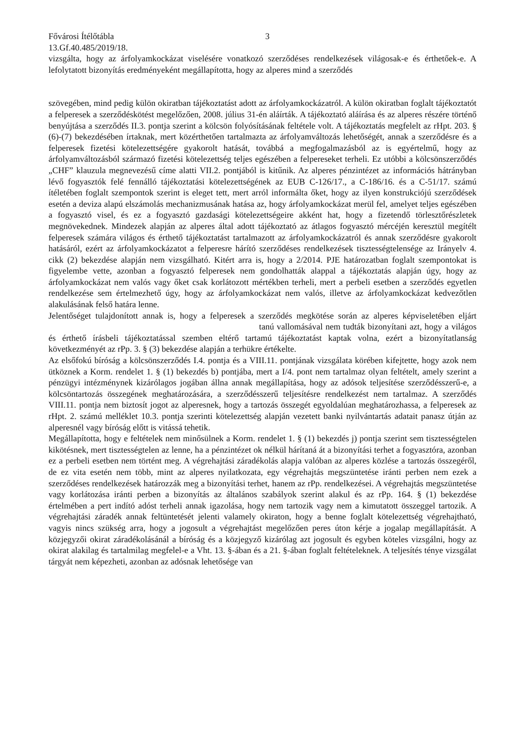Fővárosi Ítélőtábla 3
13.Gf.40.485/2019/18.
vizsgálta, hogy az árfolyamkockázat viselésére vonatkozó szerződéses rendelkezések világosak-e és érthetőek-e. A lefolytatott bizonyítás eredményeként megállapította, hogy az alperes mind a szerződés
szövegében, mind pedig külön okiratban tájékoztatást adott az árfolyamkockázatról. A külön okiratban foglalt tájékoztatót a felperesek a szerződéskötést megelőzően, 2008. július 31-én aláírták. A tájékoztató aláírása és az alperes részére történő benyújtása a szerződés II.3. pontja szerint a kölcsön folyósításának feltétele volt. A tájékoztatás megfelelt az rHpt. 203. § (6)-(7) bekezdésében írtaknak, mert közérthetően tartalmazta az árfolyamváltozás lehetőségét, annak a szerződésre és a felperesek fizetési kötelezettségére gyakorolt hatását, továbbá a megfogalmazásból az is egyértelmű, hogy az árfolyamváltozásból származó fizetési kötelezettség teljes egészében a felpereseket terheli. Ez utóbbi a kölcsönszerződés „CHF” klauzula megnevezésű címe alatti VII.2. pontjából is kitűnik. Az alperes pénzintézet az információs hátrányban lévő fogyasztók felé fennálló tájékoztatási kötelezettségének az EUB C-126/17., a C-186/16. és a C-51/17. számú ítéletében foglalt szempontok szerint is eleget tett, mert arról informálta őket, hogy az ilyen konstrukciójú szerződések esetén a deviza alapú elszámolás mechanizmusának hatása az, hogy árfolyamkockázat merül fel, amelyet teljes egészében a fogyasztó visel, és ez a fogyasztó gazdasági kötelezettségeire akként hat, hogy a fizetendő törlesztőrészletek megnövekednek. Mindezek alapján az alperes által adott tájékoztató az átlagos fogyasztó mércéjén keresztül megítélt felperesek számára világos és érthető tájékoztatást tartalmazott az árfolyamkockázatról és annak szerződésre gyakorolt hatásáról, ezért az árfolyamkockázatot a felperesre hárító szerződéses rendelkezések tisztességtelensége az Irányelv 4. cikk (2) bekezdése alapján nem vizsgálható. Kitért arra is, hogy a 2/2014. PJE határozatban foglalt szempontokat is figyelembe vette, azonban a fogyasztó felperesek nem gondolhatták alappal a tájékoztatás alapján úgy, hogy az árfolyamkockázat nem valós vagy őket csak korlátozott mértékben terheli, mert a perbeli esetben a szerződés egyetlen rendelkezése sem értelmezhető úgy, hogy az árfolyamkockázat nem valós, illetve az árfolyamkockázat kedvezőtlen alakulásának felső határa lenne.
Jelentőséget tulajdonított annak is, hogy a felperesek a szerződés megkötése során az alperes képviseletében eljárt tanú vallomásával nem tudták bizonyítani azt, hogy a világos és érthető írásbeli tájékoztatással szemben eltérő tartamú tájékoztatást kaptak volna, ezért a bizonyítatlanság következményét az rPp. 3. § (3) bekezdése alapján a terhükre értékelte.
Az elsőfokú bíróság a kölcsönszerződés I.4. pontja és a VIII.11. pontjának vizsgálata körében kifejtette, hogy azok nem ütköznek a Korm. rendelet 1. § (1) bekezdés b) pontjába, mert a I/4. pont nem tartalmaz olyan feltételt, amely szerint a pénzügyi intézménynek kizárólagos jogában állna annak megállapítása, hogy az adósok teljesítése szerződésszerű-e, a kölcsöntartozás összegének meghatározására, a szerződésszerű teljesítésre rendelkezést nem tartalmaz. A szerződés VIII.11. pontja nem biztosít jogot az alperesnek, hogy a tartozás összegét egyoldalúan meghatározhassa, a felperesek az rHpt. 2. számú melléklet 10.3. pontja szerinti kötelezettség alapján vezetett banki nyilvántartás adatait panasz útján az alperesnél vagy bíróság előtt is vitássá tehetik.
Megállapította, hogy e feltételek nem minősülnek a Korm. rendelet 1. § (1) bekezdés j) pontja szerint sem tisztességtelen kikötésnek, mert tisztességtelen az lenne, ha a pénzintézet ok nélkül hárítaná át a bizonyítási terhet a fogyasztóra, azonban ez a perbeli esetben nem történt meg. A végrehajtási záradékolás alapja valóban az alperes közlése a tartozás összegéről, de ez vita esetén nem több, mint az alperes nyilatkozata, egy végrehajtás megszüntetése iránti perben nem ezek a szerződéses rendelkezések határozzák meg a bizonyítási terhet, hanem az rPp. rendelkezései. A végrehajtás megszüntetése vagy korlátozása iránti perben a bizonyítás az általános szabályok szerint alakul és az rPp. 164. § (1) bekezdése értelmében a pert indító adóst terheli annak igazolása, hogy nem tartozik vagy nem a kimutatott összeggel tartozik. A végrehajtási záradék annak feltüntetését jelenti valamely okiraton, hogy a benne foglalt kötelezettség végrehajtható, vagyis nincs szükség arra, hogy a jogosult a végrehajtást megelőzően peres úton kérje a jogalap megállapítását. A közjegyzői okirat záradékolásánál a bíróság és a közjegyző kizárólag azt jogosult és egyben köteles vizsgálni, hogy az okirat alakilag és tartalmilag megfelel-e a Vht. 13. §-ában és a 21. §-ában foglalt feltételeknek. A teljesítés ténye vizsgálat tárgyát nem képezheti, azonban az adósnak lehetősége van